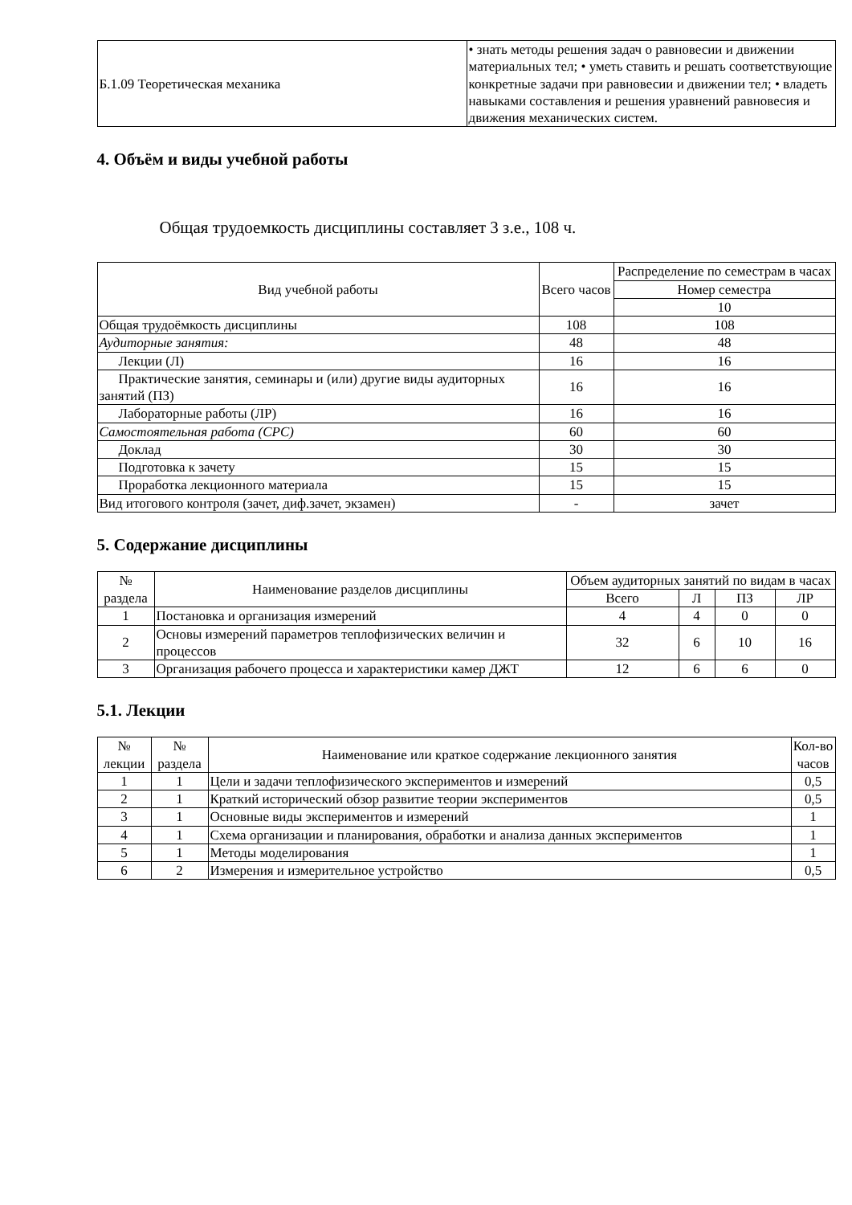| Б.1.09 Теоретическая механика | • знать методы решения задач о равновесии и движении материальных тел; • уметь ставить и решать соответствующие конкретные задачи при равновесии и движении тел; • владеть навыками составления и решения уравнений равновесия и движения механических систем. |
4. Объём и виды учебной работы
Общая трудоемкость дисциплины составляет 3 з.е., 108 ч.
| Вид учебной работы | Всего часов | Распределение по семестрам в часах |
| --- | --- | --- |
| | | Номер семестра |
| | | 10 |
| Общая трудоёмкость дисциплины | 108 | 108 |
| Аудиторные занятия: | 48 | 48 |
| Лекции (Л) | 16 | 16 |
| Практические занятия, семинары и (или) другие виды аудиторных занятий (ПЗ) | 16 | 16 |
| Лабораторные работы (ЛР) | 16 | 16 |
| Самостоятельная работа (СРС) | 60 | 60 |
| Доклад | 30 | 30 |
| Подготовка к зачету | 15 | 15 |
| Проработка лекционного материала | 15 | 15 |
| Вид итогового контроля (зачет, диф.зачет, экзамен) | - | зачет |
5. Содержание дисциплины
| № раздела | Наименование разделов дисциплины | Объем аудиторных занятий по видам в часах | | | |
| --- | --- | --- | --- | --- | --- |
| | | Всего | Л | ПЗ | ЛР |
| 1 | Постановка и организация измерений | 4 | 4 | 0 | 0 |
| 2 | Основы измерений параметров теплофизических величин и процессов | 32 | 6 | 10 | 16 |
| 3 | Организация рабочего процесса и характеристики камер ДЖТ | 12 | 6 | 6 | 0 |
5.1. Лекции
| № лекции | № раздела | Наименование или краткое содержание лекционного занятия | Кол-во часов |
| --- | --- | --- | --- |
| 1 | 1 | Цели и задачи теплофизического экспериментов и измерений | 0,5 |
| 2 | 1 | Краткий исторический обзор развитие теории экспериментов | 0,5 |
| 3 | 1 | Основные виды экспериментов и измерений | 1 |
| 4 | 1 | Схема организации и планирования, обработки и анализа данных экспериментов | 1 |
| 5 | 1 | Методы моделирования | 1 |
| 6 | 2 | Измерения и измерительное устройство | 0,5 |